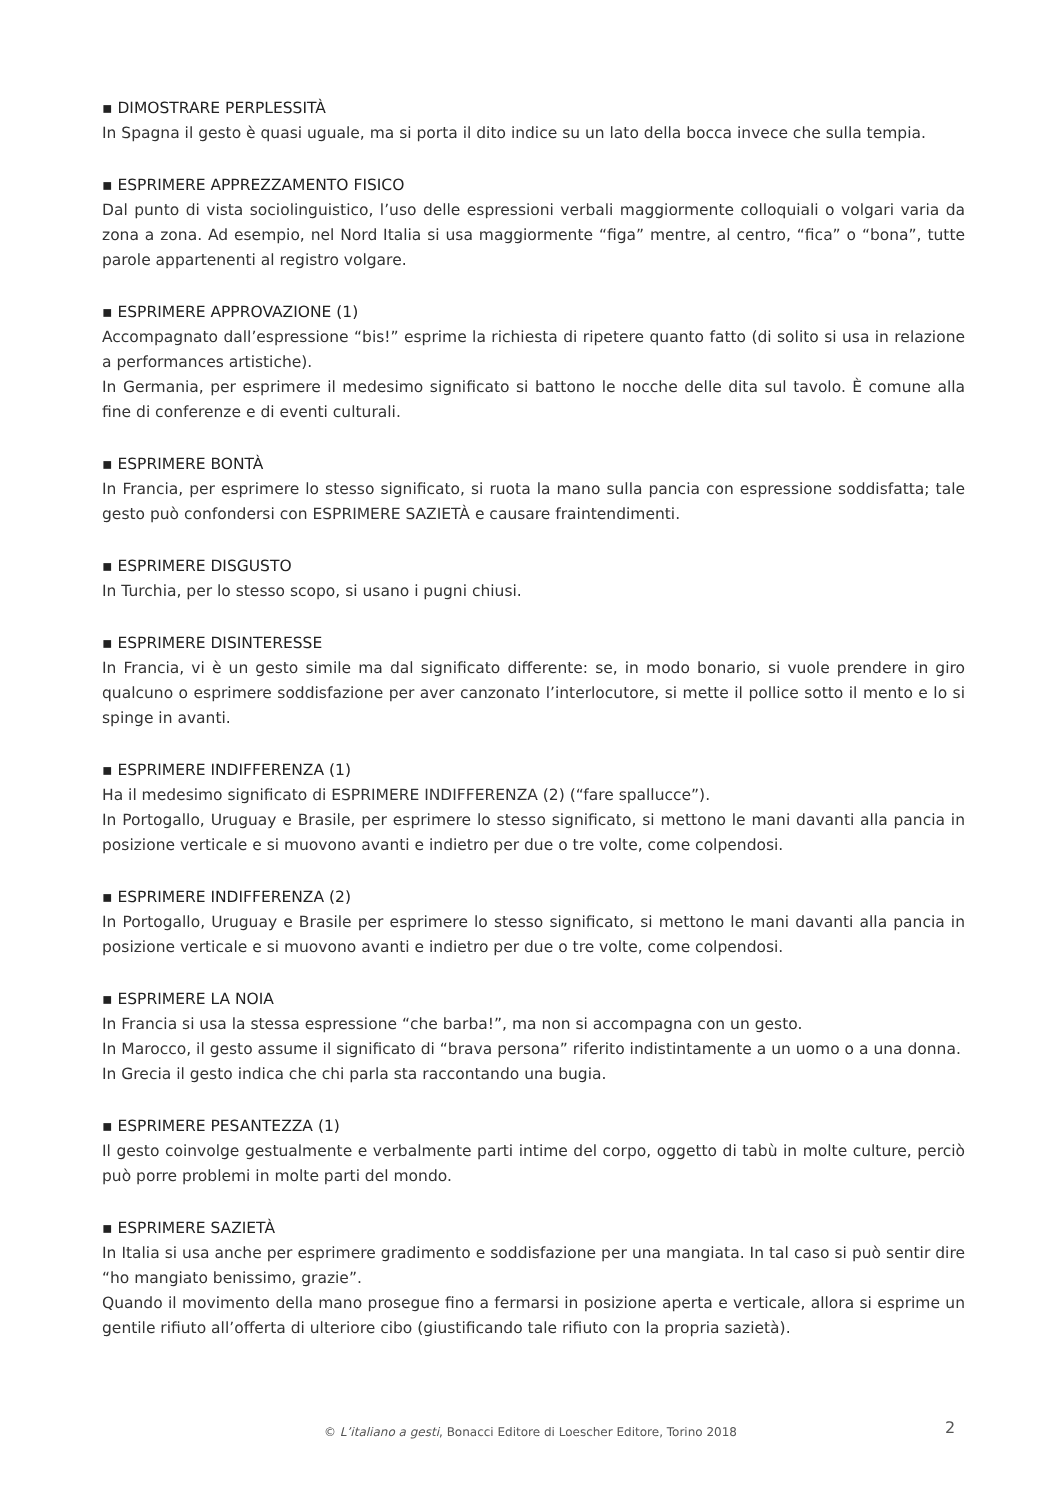▪ DIMOSTRARE PERPLESSITÀ
In Spagna il gesto è quasi uguale, ma si porta il dito indice su un lato della bocca invece che sulla tempia.
▪ ESPRIMERE APPREZZAMENTO FISICO
Dal punto di vista sociolinguistico, l’uso delle espressioni verbali maggiormente colloquiali o volgari varia da zona a zona. Ad esempio, nel Nord Italia si usa maggiormente “figa” mentre, al centro, “fica” o “bona”, tutte parole appartenenti al registro volgare.
▪ ESPRIMERE APPROVAZIONE (1)
Accompagnato dall’espressione “bis!” esprime la richiesta di ripetere quanto fatto (di solito si usa in relazione a performances artistiche).
In Germania, per esprimere il medesimo significato si battono le nocche delle dita sul tavolo. È comune alla fine di conferenze e di eventi culturali.
▪ ESPRIMERE BONTÀ
In Francia, per esprimere lo stesso significato, si ruota la mano sulla pancia con espressione soddisfatta; tale gesto può confondersi con ESPRIMERE SAZIETÀ e causare fraintendimenti.
▪ ESPRIMERE DISGUSTO
In Turchia, per lo stesso scopo, si usano i pugni chiusi.
▪ ESPRIMERE DISINTERESSE
In Francia, vi è un gesto simile ma dal significato differente: se, in modo bonario, si vuole prendere in giro qualcuno o esprimere soddisfazione per aver canzonato l’interlocutore, si mette il pollice sotto il mento e lo si spinge in avanti.
▪ ESPRIMERE INDIFFERENZA (1)
Ha il medesimo significato di ESPRIMERE INDIFFERENZA (2) (“fare spallucce”).
In Portogallo, Uruguay e Brasile, per esprimere lo stesso significato, si mettono le mani davanti alla pancia in posizione verticale e si muovono avanti e indietro per due o tre volte, come colpendosi.
▪ ESPRIMERE INDIFFERENZA (2)
In Portogallo, Uruguay e Brasile per esprimere lo stesso significato, si mettono le mani davanti alla pancia in posizione verticale e si muovono avanti e indietro per due o tre volte, come colpendosi.
▪ ESPRIMERE LA NOIA
In Francia si usa la stessa espressione “che barba!”, ma non si accompagna con un gesto.
In Marocco, il gesto assume il significato di “brava persona” riferito indistintamente a un uomo o a una donna.
In Grecia il gesto indica che chi parla sta raccontando una bugia.
▪ ESPRIMERE PESANTEZZA (1)
Il gesto coinvolge gestualmente e verbalmente parti intime del corpo, oggetto di tabù in molte culture, perciò può porre problemi in molte parti del mondo.
▪ ESPRIMERE SAZIETÀ
In Italia si usa anche per esprimere gradimento e soddisfazione per una mangiata. In tal caso si può sentir dire “ho mangiato benissimo, grazie”.
Quando il movimento della mano prosegue fino a fermarsi in posizione aperta e verticale, allora si esprime un gentile rifiuto all’offerta di ulteriore cibo (giustificando tale rifiuto con la propria sazietà).
© L’italiano a gesti, Bonacci Editore di Loescher Editore, Torino 2018 2